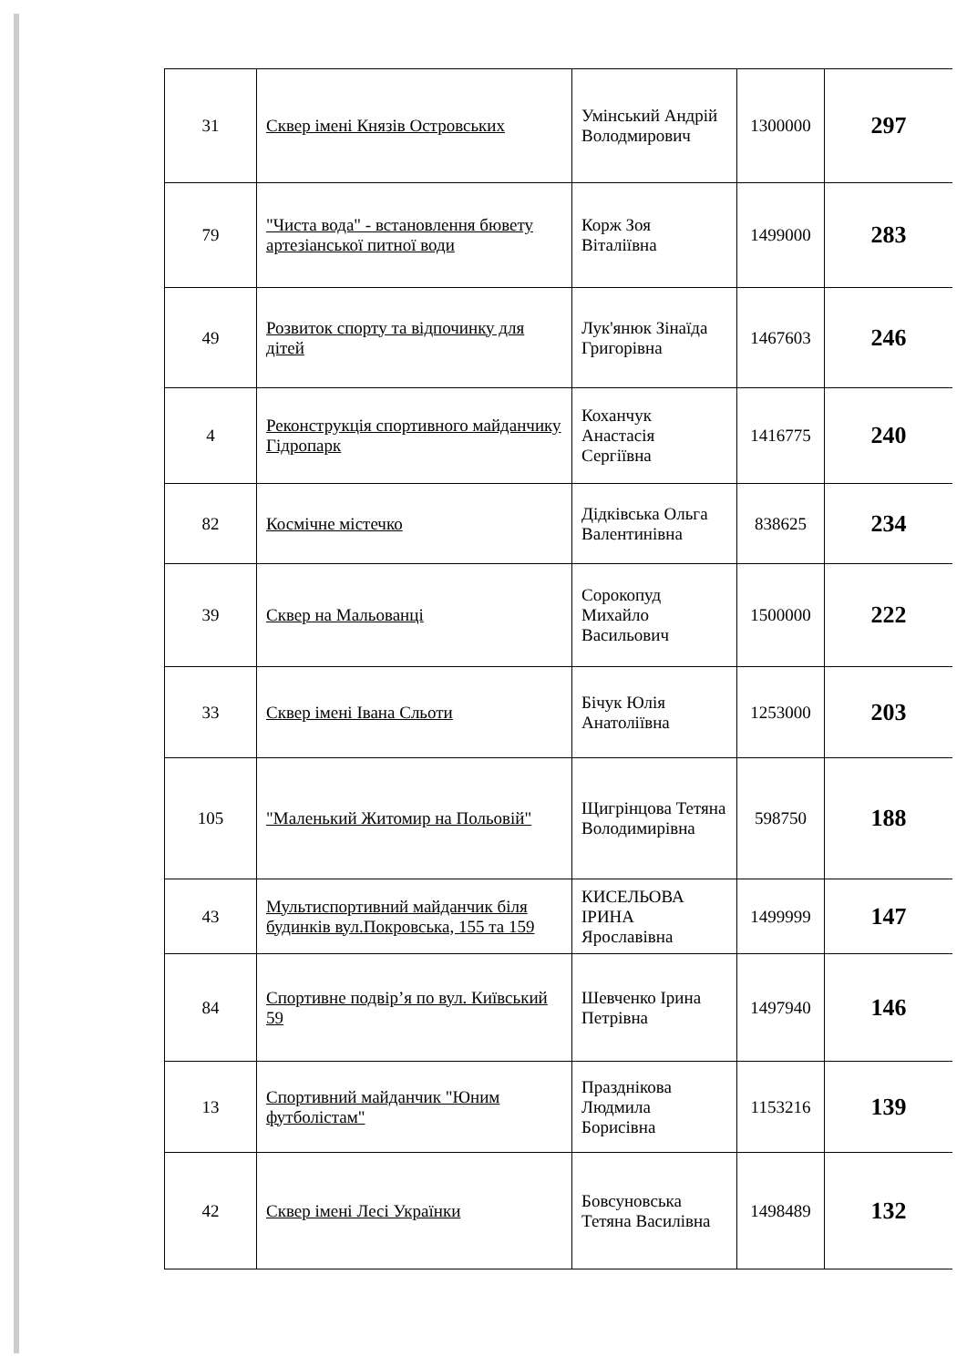| 31 | Сквер імені Князів Островських | Умінський Андрій Володмирович | 1300000 | 297 |
| 79 | "Чиста вода" - встановлення бювету артезіанської питної води | Корж Зоя Віталіївна | 1499000 | 283 |
| 49 | Розвиток спорту та відпочинку для дітей | Лук'янюк Зінаїда Григорівна | 1467603 | 246 |
| 4 | Реконструкція спортивного майданчику Гідропарк | Коханчук Анастасія Сергіївна | 1416775 | 240 |
| 82 | Космічне містечко | Дідківська Ольга Валентинівна | 838625 | 234 |
| 39 | Сквер на Мальованці | Сорокопуд Михайло Васильович | 1500000 | 222 |
| 33 | Сквер імені Івана Сльоти | Бічук Юлія Анатоліївна | 1253000 | 203 |
| 105 | "Маленький Житомир на Польовій" | Щигрінцова Тетяна Володимирівна | 598750 | 188 |
| 43 | Мультиспортивний майданчик біля будинків вул.Покровська, 155 та 159 | КИСЕЛЬОВА ІРИНА Ярославівна | 1499999 | 147 |
| 84 | Спортивне подвір’я по вул. Київський 59 | Шевченко Ірина Петрівна | 1497940 | 146 |
| 13 | Спортивний майданчик "Юним футболістам" | Празднікова Людмила Борисівна | 1153216 | 139 |
| 42 | Сквер імені Лесі Українки | Бовсуновська Тетяна Василівна | 1498489 | 132 |